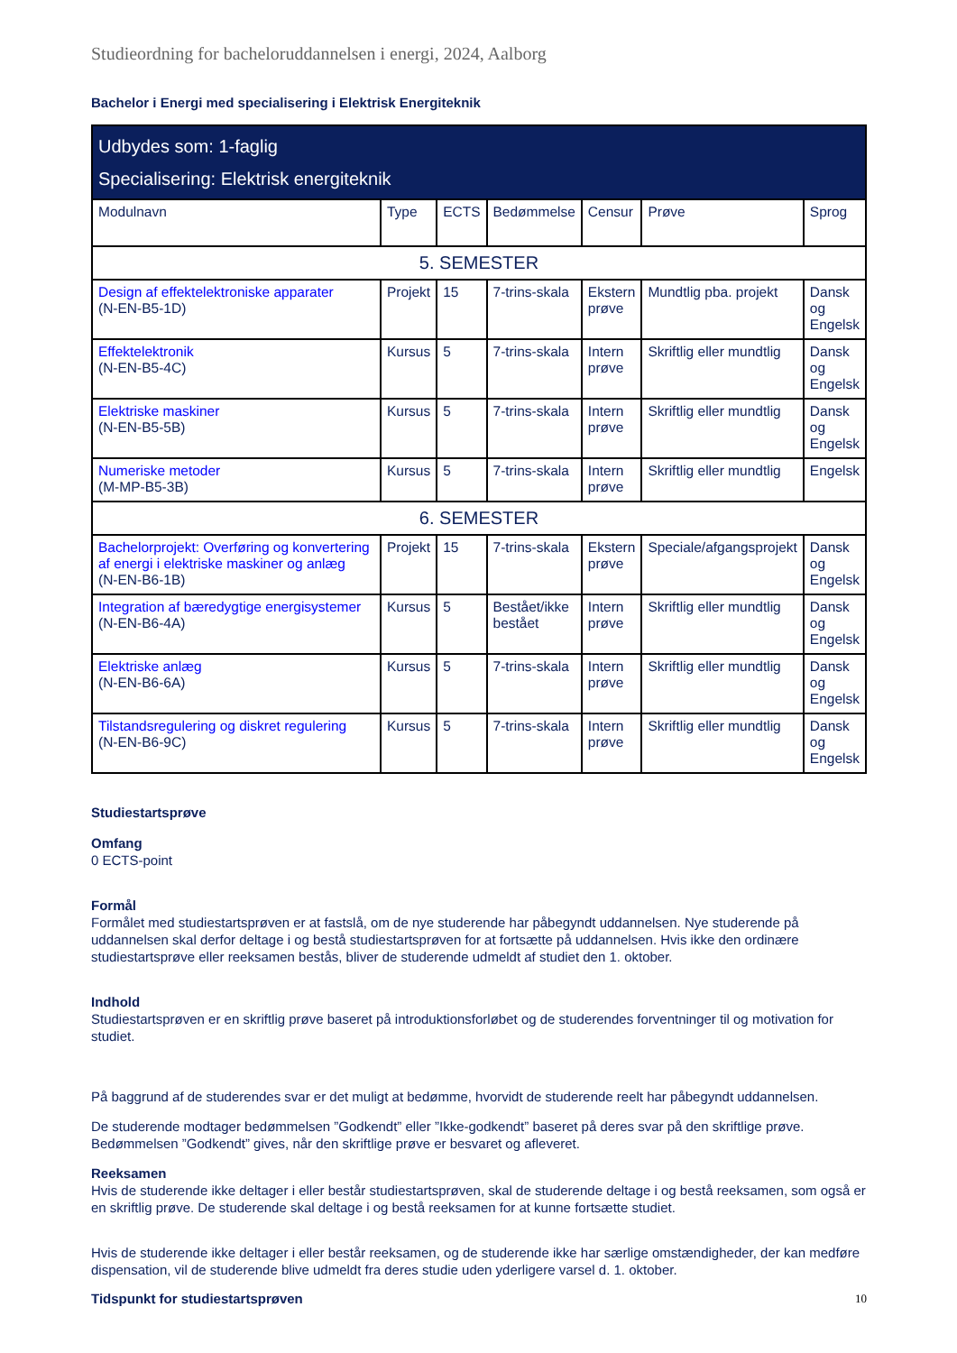Studieordning for bacheloruddannelsen i energi, 2024, Aalborg
Bachelor i Energi med specialisering i Elektrisk Energiteknik
| Udbydes som: 1-faglig Specialisering: Elektrisk energiteknik | | | | | | |
| Modulnavn | Type | ECTS | Bedømmelse | Censur | Prøve | Sprog |
| 5. SEMESTER | | | | | | |
| Design af effektelektroniske apparater (N-EN-B5-1D) | Projekt | 15 | 7-trins-skala | Ekstern prøve | Mundtlig pba. projekt | Dansk og Engelsk |
| Effektelektronik (N-EN-B5-4C) | Kursus | 5 | 7-trins-skala | Intern prøve | Skriftlig eller mundtlig | Dansk og Engelsk |
| Elektriske maskiner (N-EN-B5-5B) | Kursus | 5 | 7-trins-skala | Intern prøve | Skriftlig eller mundtlig | Dansk og Engelsk |
| Numeriske metoder (M-MP-B5-3B) | Kursus | 5 | 7-trins-skala | Intern prøve | Skriftlig eller mundtlig | Engelsk |
| 6. SEMESTER | | | | | | |
| Bachelorprojekt: Overføring og konvertering af energi i elektriske maskiner og anlæg (N-EN-B6-1B) | Projekt | 15 | 7-trins-skala | Ekstern prøve | Speciale/afgangsprojekt | Dansk og Engelsk |
| Integration af bæredygtige energisystemer (N-EN-B6-4A) | Kursus | 5 | Bestået/ikke bestået | Intern prøve | Skriftlig eller mundtlig | Dansk og Engelsk |
| Elektriske anlæg (N-EN-B6-6A) | Kursus | 5 | 7-trins-skala | Intern prøve | Skriftlig eller mundtlig | Dansk og Engelsk |
| Tilstandsregulering og diskret regulering (N-EN-B6-9C) | Kursus | 5 | 7-trins-skala | Intern prøve | Skriftlig eller mundtlig | Dansk og Engelsk |
Studiestartsprøve
Omfang
0 ECTS-point
Formål
Formålet med studiestartsprøven er at fastslå, om de nye studerende har påbegyndt uddannelsen. Nye studerende på uddannelsen skal derfor deltage i og bestå studiestartsprøven for at fortsætte på uddannelsen. Hvis ikke den ordinære studiestartsprøve eller reeksamen bestås, bliver de studerende udmeldt af studiet den 1. oktober.
Indhold
Studiestartsprøven er en skriftlig prøve baseret på introduktionsforløbet og de studerendes forventninger til og motivation for studiet.
På baggrund af de studerendes svar er det muligt at bedømme, hvorvidt de studerende reelt har påbegyndt uddannelsen.
De studerende modtager bedømmelsen ”Godkendt” eller ”Ikke-godkendt” baseret på deres svar på den skriftlige prøve. Bedømmelsen ”Godkendt” gives, når den skriftlige prøve er besvaret og afleveret.
Reeksamen
Hvis de studerende ikke deltager i eller består studiestartsprøven, skal de studerende deltage i og bestå reeksamen, som også er en skriftlig prøve. De studerende skal deltage i og bestå reeksamen for at kunne fortsætte studiet.
Hvis de studerende ikke deltager i eller består reeksamen, og de studerende ikke har særlige omstændigheder, der kan medføre dispensation, vil de studerende blive udmeldt fra deres studie uden yderligere varsel d. 1. oktober.
Tidspunkt for studiestartsprøven
10